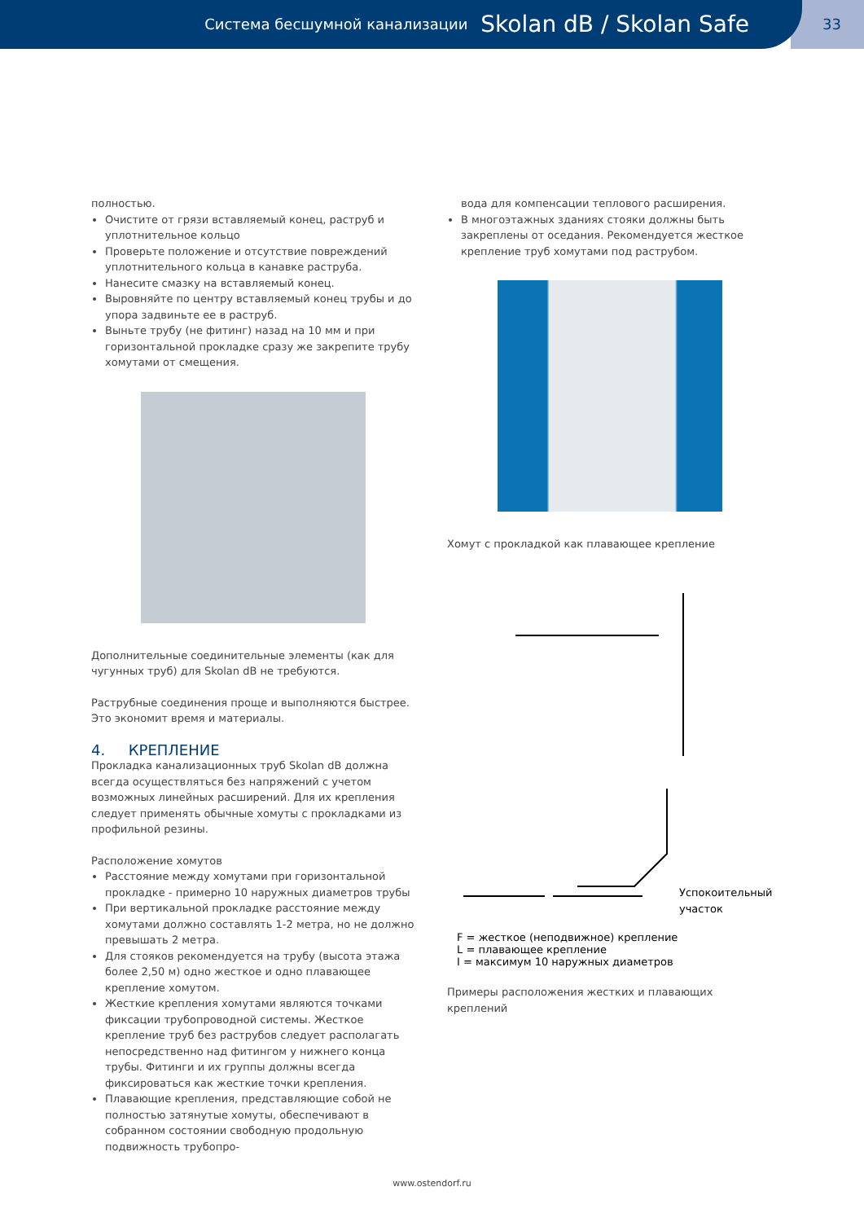Система бесшумной канализации Skolan dB / Skolan Safe
33
полностью.
Очистите от грязи вставляемый конец, раструб и уплотнительное кольцо
Проверьте положение и отсутствие повреждений уплотнительного кольца в канавке раструба.
Нанесите смазку на вставляемый конец.
Выровняйте по центру вставляемый конец трубы и до упора задвиньте ее в раструб.
Выньте трубу (не фитинг) назад на 10 мм и при горизонтальной прокладке сразу же закрепите трубу хомутами от смещения.
Дополнительные соединительные элементы (как для чугунных труб) для Skolan dB не требуются.
Раструбные соединения проще и выполняются быстрее. Это экономит время и материалы.
4. КРЕПЛЕНИЕ
Прокладка канализационных труб Skolan dB должна всегда осуществляться без напряжений с учетом возможных линейных расширений. Для их крепления следует применять обычные хомуты с прокладками из профильной резины.
Расположение хомутов
Расстояние между хомутами при горизонтальной прокладке - примерно 10 наружных диаметров трубы
При вертикальной прокладке расстояние между хомутами должно составлять 1-2 метра, но не должно превышать 2 метра.
Для стояков рекомендуется на трубу (высота этажа более 2,50 м) одно жесткое и одно плавающее крепление хомутом.
Жесткие крепления хомутами являются точками фиксации трубопроводной системы. Жесткое крепление труб без раструбов следует располагать непосредственно над фитингом у нижнего конца трубы. Фитинги и их группы должны всегда фиксироваться как жесткие точки крепления.
Плавающие крепления, представляющие собой не полностью затянутые хомуты, обеспечивают в собранном состоянии свободную продольную подвижность трубопро-
вода для компенсации теплового расширения.
В многоэтажных зданиях стояки должны быть закреплены от оседания. Рекомендуется жесткое крепление труб хомутами под раструбом.
Хомут с прокладкой как плавающее крепление
Успокоительный
участок
F = жесткое (неподвижное) крепление
L = плавающее крепление
I = максимум 10 наружных диаметров
Примеры расположения жестких и плавающих креплений
www.ostendorf.ru